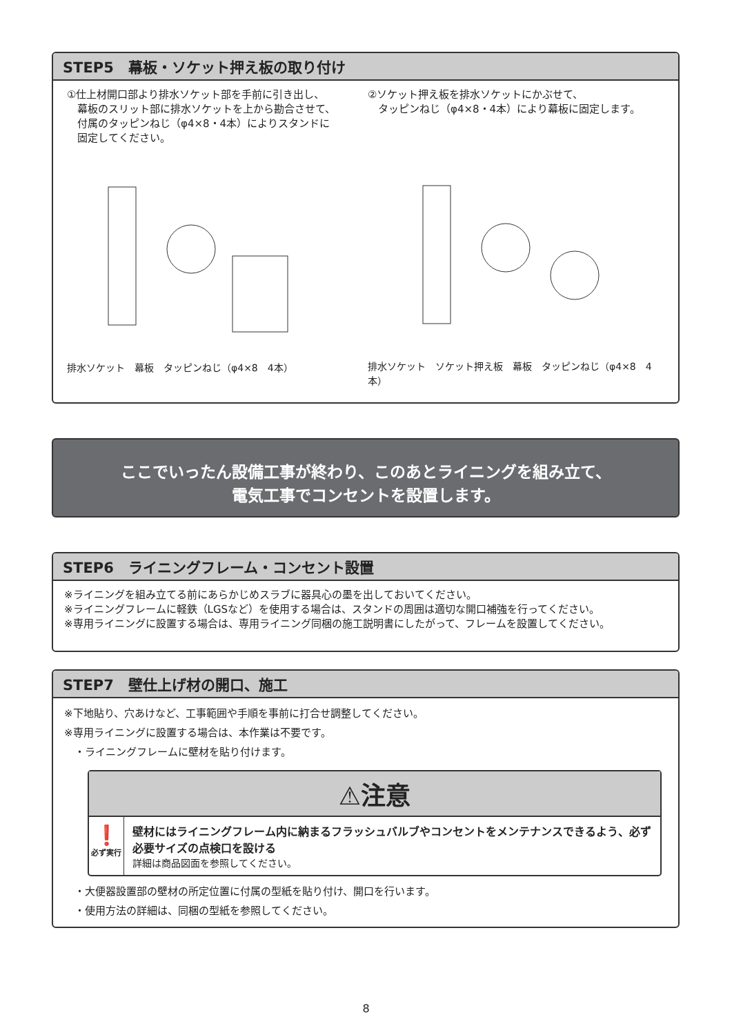STEP5　幕板・ソケット押え板の取り付け
①仕上材開口部より排水ソケット部を手前に引き出し、
　幕板のスリット部に排水ソケットを上から勘合させて、
　付属のタッピンねじ（φ4×8・4本）によりスタンドに
　固定してください。
排水ソケット　幕板　タッピンねじ（φ4×8　4本）
②ソケット押え板を排水ソケットにかぶせて、
　タッピンねじ（φ4×8・4本）により幕板に固定します。
排水ソケット　ソケット押え板　幕板　タッピンねじ（φ4×8　4本）
ここでいったん設備工事が終わり、このあとライニングを組み立て、
電気工事でコンセントを設置します。
STEP6　ライニングフレーム・コンセント設置
※ライニングを組み立てる前にあらかじめスラブに器具心の墨を出しておいてください。
※ライニングフレームに軽鉄（LGSなど）を使用する場合は、スタンドの周囲は適切な開口補強を行ってください。
※専用ライニングに設置する場合は、専用ライニング同梱の施工説明書にしたがって、フレームを設置してください。
STEP7　壁仕上げ材の開口、施工
※下地貼り、穴あけなど、工事範囲や手順を事前に打合せ調整してください。
※専用ライニングに設置する場合は、本作業は不要です。
　・ライニングフレームに壁材を貼り付けます。
⚠注意
❗
必ず実行
壁材にはライニングフレーム内に納まるフラッシュバルブやコンセントをメンテナンスできるよう、必ず必要サイズの点検口を設ける
詳細は商品図面を参照してください。
　・大便器設置部の壁材の所定位置に付属の型紙を貼り付け、開口を行います。
　・使用方法の詳細は、同梱の型紙を参照してください。
8